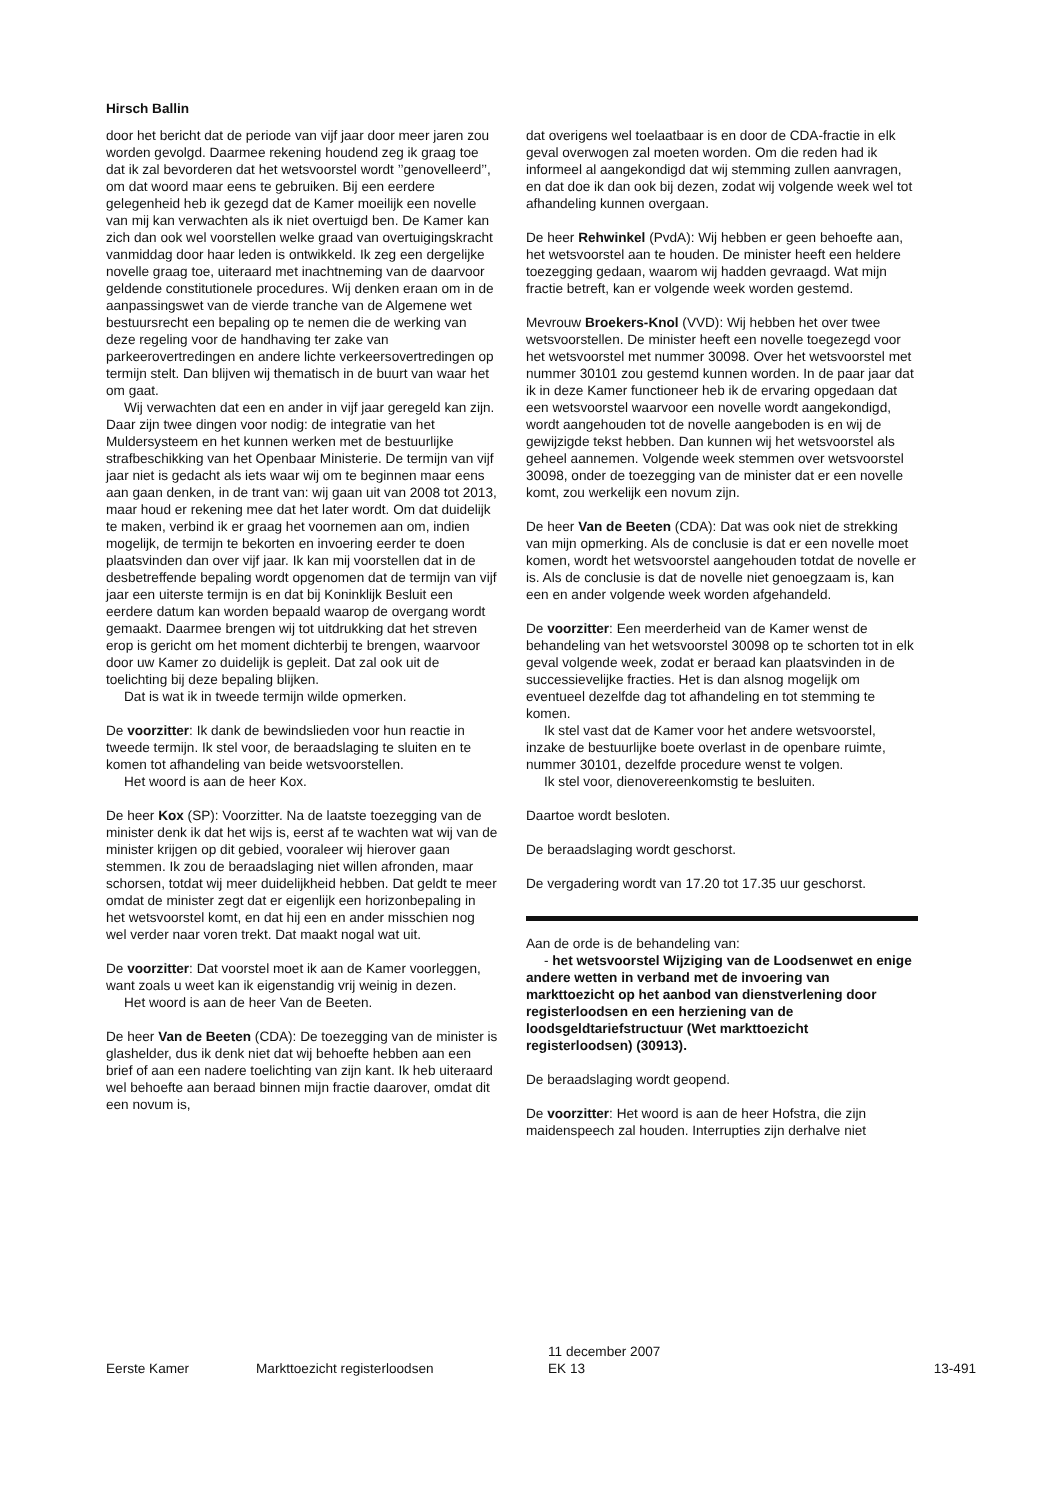Hirsch Ballin
door het bericht dat de periode van vijf jaar door meer jaren zou worden gevolgd. Daarmee rekening houdend zeg ik graag toe dat ik zal bevorderen dat het wetsvoorstel wordt ’’genovelleerd’’, om dat woord maar eens te gebruiken. Bij een eerdere gelegenheid heb ik gezegd dat de Kamer moeilijk een novelle van mij kan verwachten als ik niet overtuigd ben. De Kamer kan zich dan ook wel voorstellen welke graad van overtuigingskracht vanmiddag door haar leden is ontwikkeld. Ik zeg een dergelijke novelle graag toe, uiteraard met inachtneming van de daarvoor geldende constitutionele procedures. Wij denken eraan om in de aanpassingswet van de vierde tranche van de Algemene wet bestuursrecht een bepaling op te nemen die de werking van deze regeling voor de handhaving ter zake van parkeerovertredingen en andere lichte verkeersovertredingen op termijn stelt. Dan blijven wij thematisch in de buurt van waar het om gaat.
Wij verwachten dat een en ander in vijf jaar geregeld kan zijn. Daar zijn twee dingen voor nodig: de integratie van het Muldersysteem en het kunnen werken met de bestuurlijke strafbeschikking van het Openbaar Ministerie. De termijn van vijf jaar niet is gedacht als iets waar wij om te beginnen maar eens aan gaan denken, in de trant van: wij gaan uit van 2008 tot 2013, maar houd er rekening mee dat het later wordt. Om dat duidelijk te maken, verbind ik er graag het voornemen aan om, indien mogelijk, de termijn te bekorten en invoering eerder te doen plaatsvinden dan over vijf jaar. Ik kan mij voorstellen dat in de desbetreffende bepaling wordt opgenomen dat de termijn van vijf jaar een uiterste termijn is en dat bij Koninklijk Besluit een eerdere datum kan worden bepaald waarop de overgang wordt gemaakt. Daarmee brengen wij tot uitdrukking dat het streven erop is gericht om het moment dichterbij te brengen, waarvoor door uw Kamer zo duidelijk is gepleit. Dat zal ook uit de toelichting bij deze bepaling blijken.
Dat is wat ik in tweede termijn wilde opmerken.
De voorzitter: Ik dank de bewindslieden voor hun reactie in tweede termijn. Ik stel voor, de beraadslaging te sluiten en te komen tot afhandeling van beide wetsvoorstellen.
Het woord is aan de heer Kox.
De heer Kox (SP): Voorzitter. Na de laatste toezegging van de minister denk ik dat het wijs is, eerst af te wachten wat wij van de minister krijgen op dit gebied, vooraleer wij hierover gaan stemmen. Ik zou de beraadslaging niet willen afronden, maar schorsen, totdat wij meer duidelijkheid hebben. Dat geldt te meer omdat de minister zegt dat er eigenlijk een horizonbepaling in het wetsvoorstel komt, en dat hij een en ander misschien nog wel verder naar voren trekt. Dat maakt nogal wat uit.
De voorzitter: Dat voorstel moet ik aan de Kamer voorleggen, want zoals u weet kan ik eigenstandig vrij weinig in dezen.
Het woord is aan de heer Van de Beeten.
De heer Van de Beeten (CDA): De toezegging van de minister is glashelder, dus ik denk niet dat wij behoefte hebben aan een brief of aan een nadere toelichting van zijn kant. Ik heb uiteraard wel behoefte aan beraad binnen mijn fractie daarover, omdat dit een novum is,
dat overigens wel toelaatbaar is en door de CDA-fractie in elk geval overwogen zal moeten worden. Om die reden had ik informeel al aangekondigd dat wij stemming zullen aanvragen, en dat doe ik dan ook bij dezen, zodat wij volgende week wel tot afhandeling kunnen overgaan.
De heer Rehwinkel (PvdA): Wij hebben er geen behoefte aan, het wetsvoorstel aan te houden. De minister heeft een heldere toezegging gedaan, waarom wij hadden gevraagd. Wat mijn fractie betreft, kan er volgende week worden gestemd.
Mevrouw Broekers-Knol (VVD): Wij hebben het over twee wetsvoorstellen. De minister heeft een novelle toegezegd voor het wetsvoorstel met nummer 30098. Over het wetsvoorstel met nummer 30101 zou gestemd kunnen worden. In de paar jaar dat ik in deze Kamer functioneer heb ik de ervaring opgedaan dat een wetsvoorstel waarvoor een novelle wordt aangekondigd, wordt aangehouden tot de novelle aangeboden is en wij de gewijzigde tekst hebben. Dan kunnen wij het wetsvoorstel als geheel aannemen. Volgende week stemmen over wetsvoorstel 30098, onder de toezegging van de minister dat er een novelle komt, zou werkelijk een novum zijn.
De heer Van de Beeten (CDA): Dat was ook niet de strekking van mijn opmerking. Als de conclusie is dat er een novelle moet komen, wordt het wetsvoorstel aangehouden totdat de novelle er is. Als de conclusie is dat de novelle niet genoegzaam is, kan een en ander volgende week worden afgehandeld.
De voorzitter: Een meerderheid van de Kamer wenst de behandeling van het wetsvoorstel 30098 op te schorten tot in elk geval volgende week, zodat er beraad kan plaatsvinden in de successievelijke fracties. Het is dan alsnog mogelijk om eventueel dezelfde dag tot afhandeling en tot stemming te komen.
Ik stel vast dat de Kamer voor het andere wetsvoorstel, inzake de bestuurlijke boete overlast in de openbare ruimte, nummer 30101, dezelfde procedure wenst te volgen.
Ik stel voor, dienovereenkomstig te besluiten.
Daartoe wordt besloten.
De beraadslaging wordt geschorst.
De vergadering wordt van 17.20 tot 17.35 uur geschorst.
Aan de orde is de behandeling van:
- het wetsvoorstel Wijziging van de Loodsenwet en enige andere wetten in verband met de invoering van markttoezicht op het aanbod van dienstverlening door registerloodsen en een herziening van de loodsgeldtariefstructuur (Wet markttoezicht registerloodsen) (30913).
De beraadslaging wordt geopend.
De voorzitter: Het woord is aan de heer Hofstra, die zijn maidenspeech zal houden. Interrupties zijn derhalve niet
Eerste Kamer Markttoezicht registerloodsen
11 december 2007
EK 13
13-491